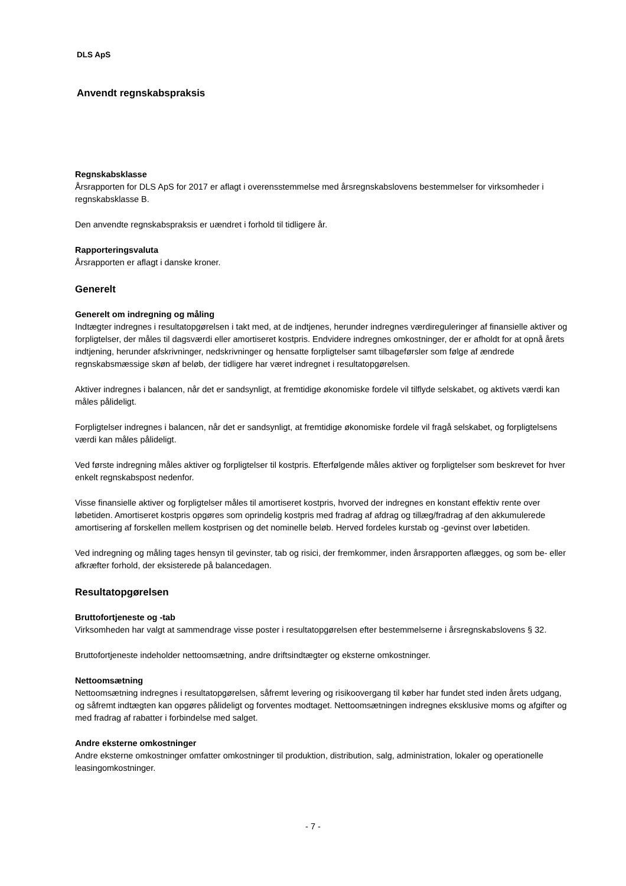DLS ApS
Anvendt regnskabspraksis
Regnskabsklasse
Årsrapporten for DLS ApS for 2017 er aflagt i overensstemmelse med årsregnskabslovens bestemmelser for virksomheder i regnskabsklasse B.
Den anvendte regnskabspraksis er uændret i forhold til tidligere år.
Rapporteringsvaluta
Årsrapporten er aflagt i danske kroner.
Generelt
Generelt om indregning og måling
Indtægter indregnes i resultatopgørelsen i takt med, at de indtjenes, herunder indregnes værdireguleringer af finansielle aktiver og forpligtelser, der måles til dagsværdi eller amortiseret kostpris. Endvidere indregnes omkostninger, der er afholdt for at opnå årets indtjening, herunder afskrivninger, nedskrivninger og hensatte forpligtelser samt tilbageførsler som følge af ændrede regnskabsmæssige skøn af beløb, der tidligere har været indregnet i resultatopgørelsen.
Aktiver indregnes i balancen, når det er sandsynligt, at fremtidige økonomiske fordele vil tilflyde selskabet, og aktivets værdi kan måles pålideligt.
Forpligtelser indregnes i balancen, når det er sandsynligt, at fremtidige økonomiske fordele vil fragå selskabet, og forpligtelsens værdi kan måles pålideligt.
Ved første indregning måles aktiver og forpligtelser til kostpris. Efterfølgende måles aktiver og forpligtelser som beskrevet for hver enkelt regnskabspost nedenfor.
Visse finansielle aktiver og forpligtelser måles til amortiseret kostpris, hvorved der indregnes en konstant effektiv rente over løbetiden. Amortiseret kostpris opgøres som oprindelig kostpris med fradrag af afdrag og tillæg/fradrag af den akkumulerede amortisering af forskellen mellem kostprisen og det nominelle beløb. Herved fordeles kurstab og -gevinst over løbetiden.
Ved indregning og måling tages hensyn til gevinster, tab og risici, der fremkommer, inden årsrapporten aflægges, og som be- eller afkræfter forhold, der eksisterede på balancedagen.
Resultatopgørelsen
Bruttofortjeneste og -tab
Virksomheden har valgt at sammendrage visse poster i resultatopgørelsen efter bestemmelserne i årsregnskabslovens § 32.
Bruttofortjeneste indeholder nettoomsætning, andre driftsindtægter og eksterne omkostninger.
Nettoomsætning
Nettoomsætning indregnes i resultatopgørelsen, såfremt levering og risikoovergang til køber har fundet sted inden årets udgang, og såfremt indtægten kan opgøres pålideligt og forventes modtaget. Nettoomsætningen indregnes eksklusive moms og afgifter og med fradrag af rabatter i forbindelse med salget.
Andre eksterne omkostninger
Andre eksterne omkostninger omfatter omkostninger til produktion, distribution, salg, administration, lokaler og operationelle leasingomkostninger.
- 7 -